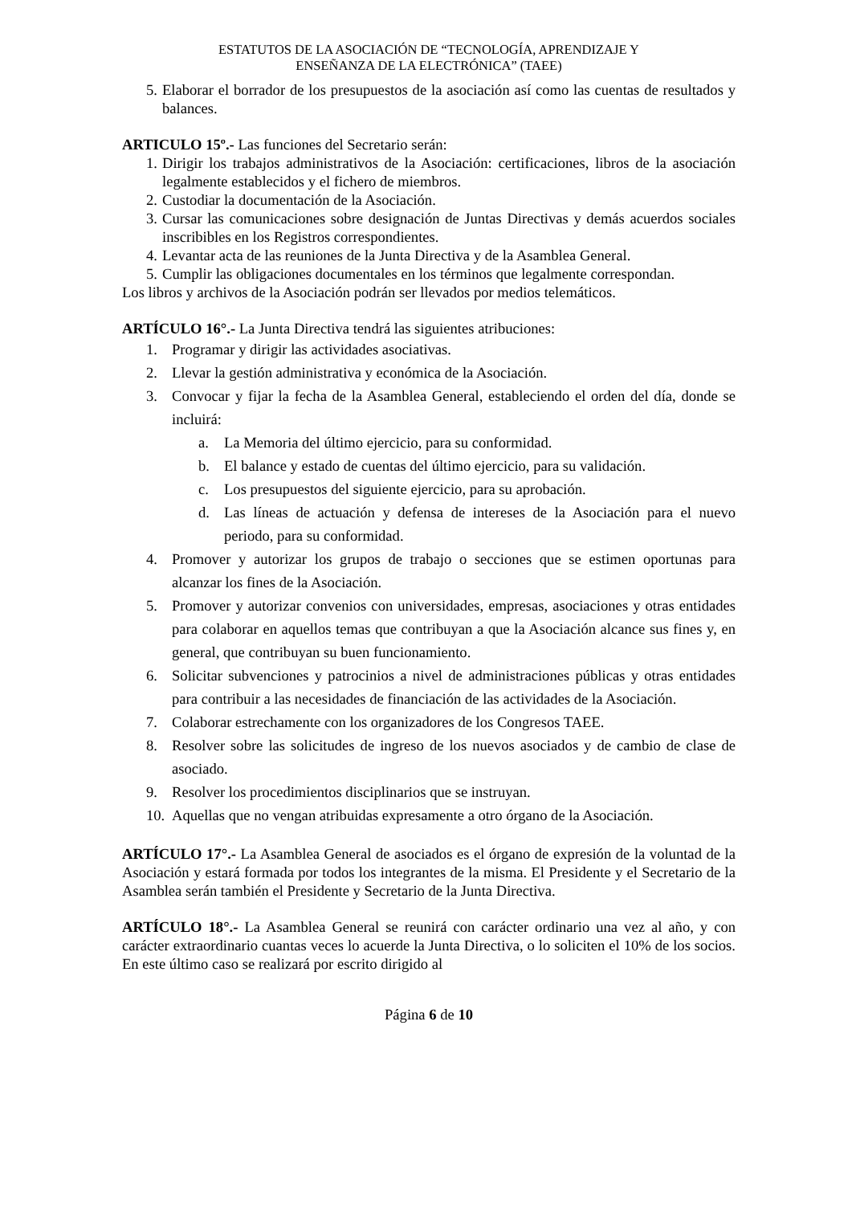ESTATUTOS DE LA ASOCIACIÓN DE “TECNOLOGÍA, APRENDIZAJE Y
ENSEÑANZA DE LA ELECTRÓNICA” (TAEE)
5. Elaborar el borrador de los presupuestos de la asociación así como las cuentas de resultados y balances.
ARTICULO 15º.- Las funciones del Secretario serán:
1. Dirigir los trabajos administrativos de la Asociación: certificaciones, libros de la asociación legalmente establecidos y el fichero de miembros.
2. Custodiar la documentación de la Asociación.
3. Cursar las comunicaciones sobre designación de Juntas Directivas y demás acuerdos sociales inscribibles en los Registros correspondientes.
4. Levantar acta de las reuniones de la Junta Directiva y de la Asamblea General.
5. Cumplir las obligaciones documentales en los términos que legalmente correspondan.
Los libros y archivos de la Asociación podrán ser llevados por medios telemáticos.
ARTÍCULO 16°.- La Junta Directiva tendrá las siguientes atribuciones:
1. Programar y dirigir las actividades asociativas.
2. Llevar la gestión administrativa y económica de la Asociación.
3. Convocar y fijar la fecha de la Asamblea General, estableciendo el orden del día, donde se incluirá:
a. La Memoria del último ejercicio, para su conformidad.
b. El balance y estado de cuentas del último ejercicio, para su validación.
c. Los presupuestos del siguiente ejercicio, para su aprobación.
d. Las líneas de actuación y defensa de intereses de la Asociación para el nuevo periodo, para su conformidad.
4. Promover y autorizar los grupos de trabajo o secciones que se estimen oportunas para alcanzar los fines de la Asociación.
5. Promover y autorizar convenios con universidades, empresas, asociaciones y otras entidades para colaborar en aquellos temas que contribuyan a que la Asociación alcance sus fines y, en general, que contribuyan su buen funcionamiento.
6. Solicitar subvenciones y patrocinios a nivel de administraciones públicas y otras entidades para contribuir a las necesidades de financiación de las actividades de la Asociación.
7. Colaborar estrechamente con los organizadores de los Congresos TAEE.
8. Resolver sobre las solicitudes de ingreso de los nuevos asociados y de cambio de clase de asociado.
9. Resolver los procedimientos disciplinarios que se instruyan.
10. Aquellas que no vengan atribuidas expresamente a otro órgano de la Asociación.
ARTÍCULO 17°.- La Asamblea General de asociados es el órgano de expresión de la voluntad de la Asociación y estará formada por todos los integrantes de la misma. El Presidente y el Secretario de la Asamblea serán también el Presidente y Secretario de la Junta Directiva.
ARTÍCULO 18°.- La Asamblea General se reunirá con carácter ordinario una vez al año, y con carácter extraordinario cuantas veces lo acuerde la Junta Directiva, o lo soliciten el 10% de los socios. En este último caso se realizará por escrito dirigido al
Página 6 de 10